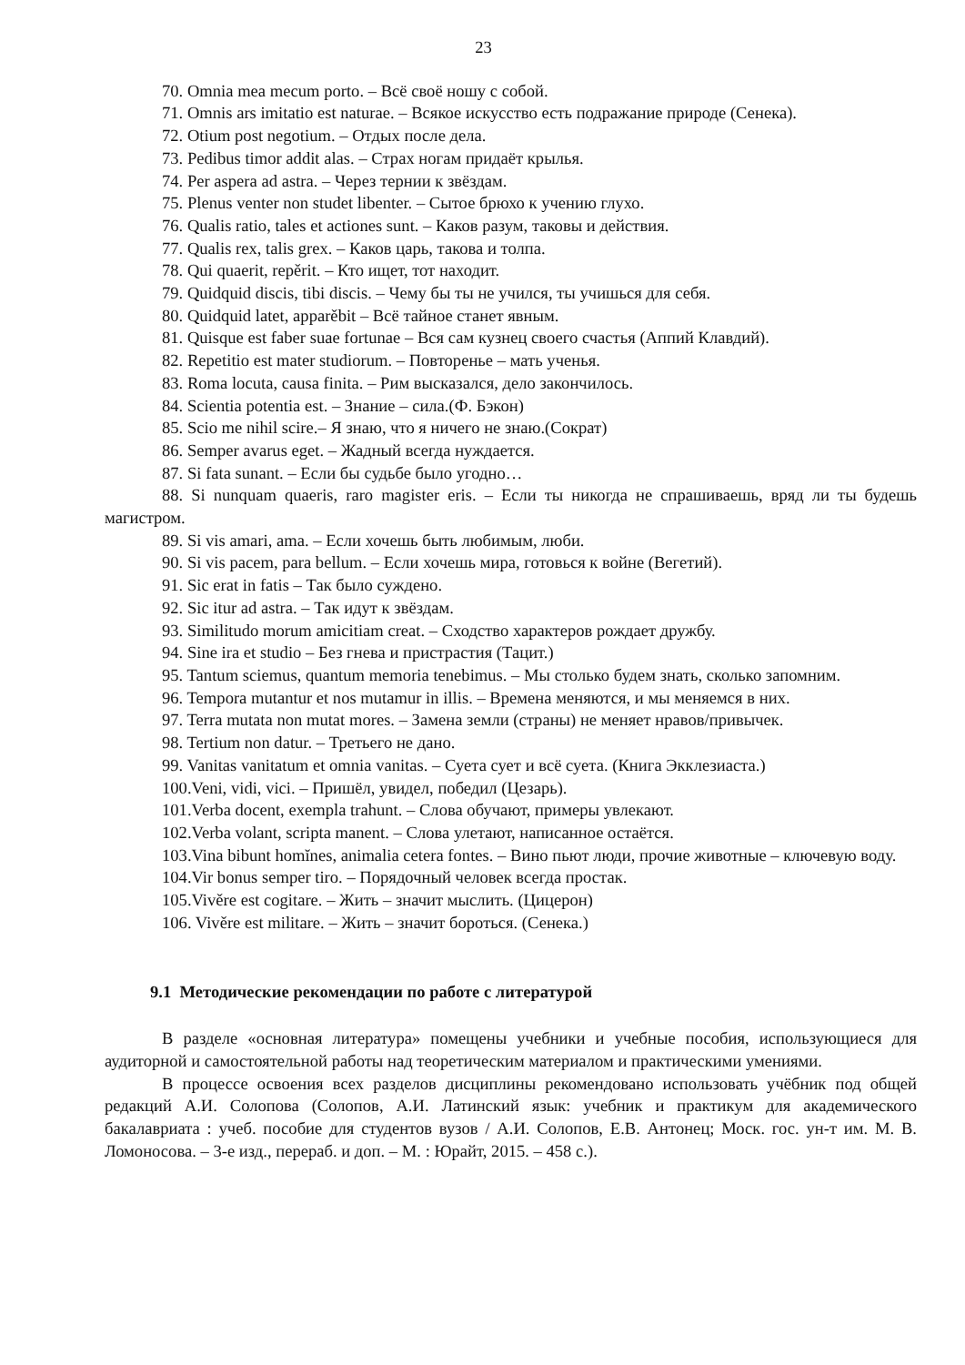23
70. Omnia mea mecum porto. – Всё своё ношу с собой.
71. Omnis ars imitatio est naturae. – Всякое искусство есть подражание природе (Сенека).
72. Otium post negotium. – Отдых после дела.
73. Pedibus timor addit alas. – Страх ногам придаёт крылья.
74. Per aspera ad astra. – Через тернии к звёздам.
75. Plenus venter non studet libenter. – Сытое брюхо к учению глухо.
76. Qualis ratio, tales et actiones sunt. – Каков разум, таковы и действия.
77. Qualis rex, talis grex. – Каков царь, такова и толпа.
78. Qui quaerit, repěrit. – Кто ищет, тот находит.
79. Quidquid discis, tibi discis. – Чему бы ты не учился, ты учишься для себя.
80. Quidquid latet, apparěbit – Всё тайное станет явным.
81. Quisque est faber suae fortunae – Вся сам кузнец своего счастья (Аппий Клавдий).
82. Repetitio est mater studiorum. – Повторенье – мать ученья.
83. Roma locuta, causa finita. – Рим высказался, дело закончилось.
84. Scientia potentia est. – Знание – сила.(Ф. Бэкон)
85. Scio me nihil scire.– Я знаю, что я ничего не знаю.(Сократ)
86. Semper avarus eget. – Жадный всегда нуждается.
87. Si fata sunant. – Если бы судьбе было угодно…
88. Si nunquam quaeris, raro magister eris. – Если ты никогда не спрашиваешь, вряд ли ты будешь магистром.
89. Si vis amari, ama. – Если хочешь быть любимым, люби.
90. Si vis pacem, para bellum. – Если хочешь мира, готовься к войне (Вегетий).
91. Sic erat in fatis – Так было суждено.
92. Sic itur ad astra. – Так идут к звёздам.
93. Similitudo morum amicitiam creat. – Сходство характеров рождает дружбу.
94. Sine ira et studio – Без гнева и пристрастия (Тацит.)
95. Tantum sciemus, quantum memoria tenebimus. – Мы столько будем знать, сколько запомним.
96. Tempora mutantur et nos mutamur in illis. – Времена меняются, и мы меняемся в них.
97. Terra mutata non mutat mores. – Замена земли (страны) не меняет нравов/привычек.
98. Tertium non datur. – Третьего не дано.
99. Vanitas vanitatum et omnia vanitas. – Суета сует и всё суета. (Книга Экклезиаста.)
100.Veni, vidi, vici. – Пришёл, увидел, победил (Цезарь).
101.Verba docent, exempla trahunt. – Слова обучают, примеры увлекают.
102.Verba volant, scripta manent. – Слова улетают, написанное остаётся.
103.Vina bibunt homĭnes, animalia cetera fontes. – Вино пьют люди, прочие животные – ключевую воду.
104.Vir bonus semper tiro. – Порядочный человек всегда простак.
105.Vivěre est cogitare. – Жить – значит мыслить. (Цицерон)
106. Vivěre est militare. – Жить – значит бороться. (Сенека.)
9.1 Методические рекомендации по работе с литературой
В разделе «основная литература» помещены учебники и учебные пособия, использующиеся для аудиторной и самостоятельной работы над теоретическим материалом и практическими умениями.
В процессе освоения всех разделов дисциплины рекомендовано использовать учёбник под общей редакций А.И. Солопова (Солопов, А.И. Латинский язык: учебник и практикум для академического бакалавриата : учеб. пособие для студентов вузов / А.И. Солопов, Е.В. Антонец; Моск. гос. ун-т им. М. В. Ломоносова. – 3-е изд., перераб. и доп. – М. : Юрайт, 2015. – 458 с.).